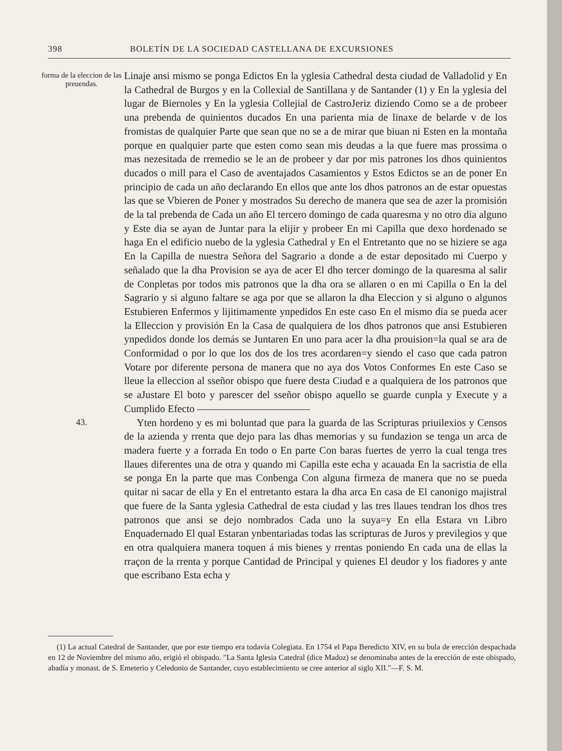398 BOLETÍN DE LA SOCIEDAD CASTELLANA DE EXCURSIONES
forma de la eleccion de las preuendas.
Linaje ansi mismo se ponga Edictos En la yglesia Cathedral desta ciudad de Valladolid y En la Cathedral de Burgos y en la Collexial de Santillana y de Santander (1) y En la yglesia del lugar de Biernoles y En la yglesia Collejial de CastroJeriz diziendo Como se a de probeer una prebenda de quinientos ducados En una parienta mia de linaxe de belarde v de los fromistas de qualquier Parte que sean que no se a de mirar que biuan ni Esten en la montaña porque en qualquier parte que esten como sean mis deudas a la que fuere mas prossima o mas nezesitada de rremedio se le an de probeer y dar por mis patrones los dhos quinientos ducados o mill para el Caso de aventajados Casamientos y Estos Edictos se an de poner En principio de cada un año declarando En ellos que ante los dhos patronos an de estar opuestas las que se Vbieren de Poner y mostrados Su derecho de manera que sea de azer la promisión de la tal prebenda de Cada un año El tercero domingo de cada quaresma y no otro dia alguno y Este dia se ayan de Juntar para la elijir y probeer En mi Capilla que dexo hordenado se haga En el edificio nuebo de la yglesia Cathedral y En el Entretanto que no se hiziere se aga En la Capilla de nuestra Señora del Sagrario a donde a de estar depositado mi Cuerpo y señalado que la dha Provision se aya de acer El dho tercer domingo de la quaresma al salir de Conpletas por todos mis patronos que la dha ora se allaren o en mi Capilla o En la del Sagrario y si alguno faltare se aga por que se allaron la dha Eleccion y si alguno o algunos Estubieren Enfermos y lijitimamente ynpedidos En este caso En el mismo dia se pueda acer la Elleccion y provisión En la Casa de qualquiera de los dhos patronos que ansi Estubieren ynpedidos donde los demás se Juntaren En uno para acer la dha prouision=la qual se ara de Conformidad o por lo que los dos de los tres acordaren=y siendo el caso que cada patron Votare por diferente persona de manera que no aya dos Votos Conformes En este Caso se lleue la elleccion al sseñor obispo que fuere desta Ciudad e a qualquiera de los patronos que se aJustare El boto y parescer del sseñor obispo aquello se guarde cunpla y Execute y a Cumplido Efecto ———————————
43.
Yten hordeno y es mi boluntad que para la guarda de las Scripturas priuilexios y Censos de la azienda y rrenta que dejo para las dhas memorias y su fundazion se tenga un arca de madera fuerte y a forrada En todo o En parte Con baras fuertes de yerro la cual tenga tres llaues diferentes una de otra y quando mi Capilla este echa y acauada En la sacristia de ella se ponga En la parte que mas Conbenga Con alguna firmeza de manera que no se pueda quitar ni sacar de ella y En el entretanto estara la dha arca En casa de El canonigo majistral que fuere de la Santa yglesia Cathedral de esta ciudad y las tres llaues tendran los dhos tres patronos que ansi se dejo nombrados Cada uno la suya=y En ella Estara vn Libro Enquadernado El qual Estaran ynbentariadas todas las scripturas de Juros y previlegios y que en otra qualquiera manera toquen á mis bienes y rrentas poniendo En cada una de ellas la rraçon de la rrenta y porque Cantidad de Principal y quienes El deudor y los fiadores y ante que escribano Esta echa y
(1) La actual Catedral de Santander, que por este tiempo era todavía Colegiata. En 1754 el Papa Beredicto XIV, en su bula de erección despachada en 12 de Noviembre del mismo año, erigió el obispado. "La Santa Iglesia Catedral (dice Madoz) se denominaba antes de la erección de este obispado, abadía y monast. de S. Emeterio y Celedonio de Santander, cuyo establecimiento se cree anterior al siglo XII."—F. S. M.